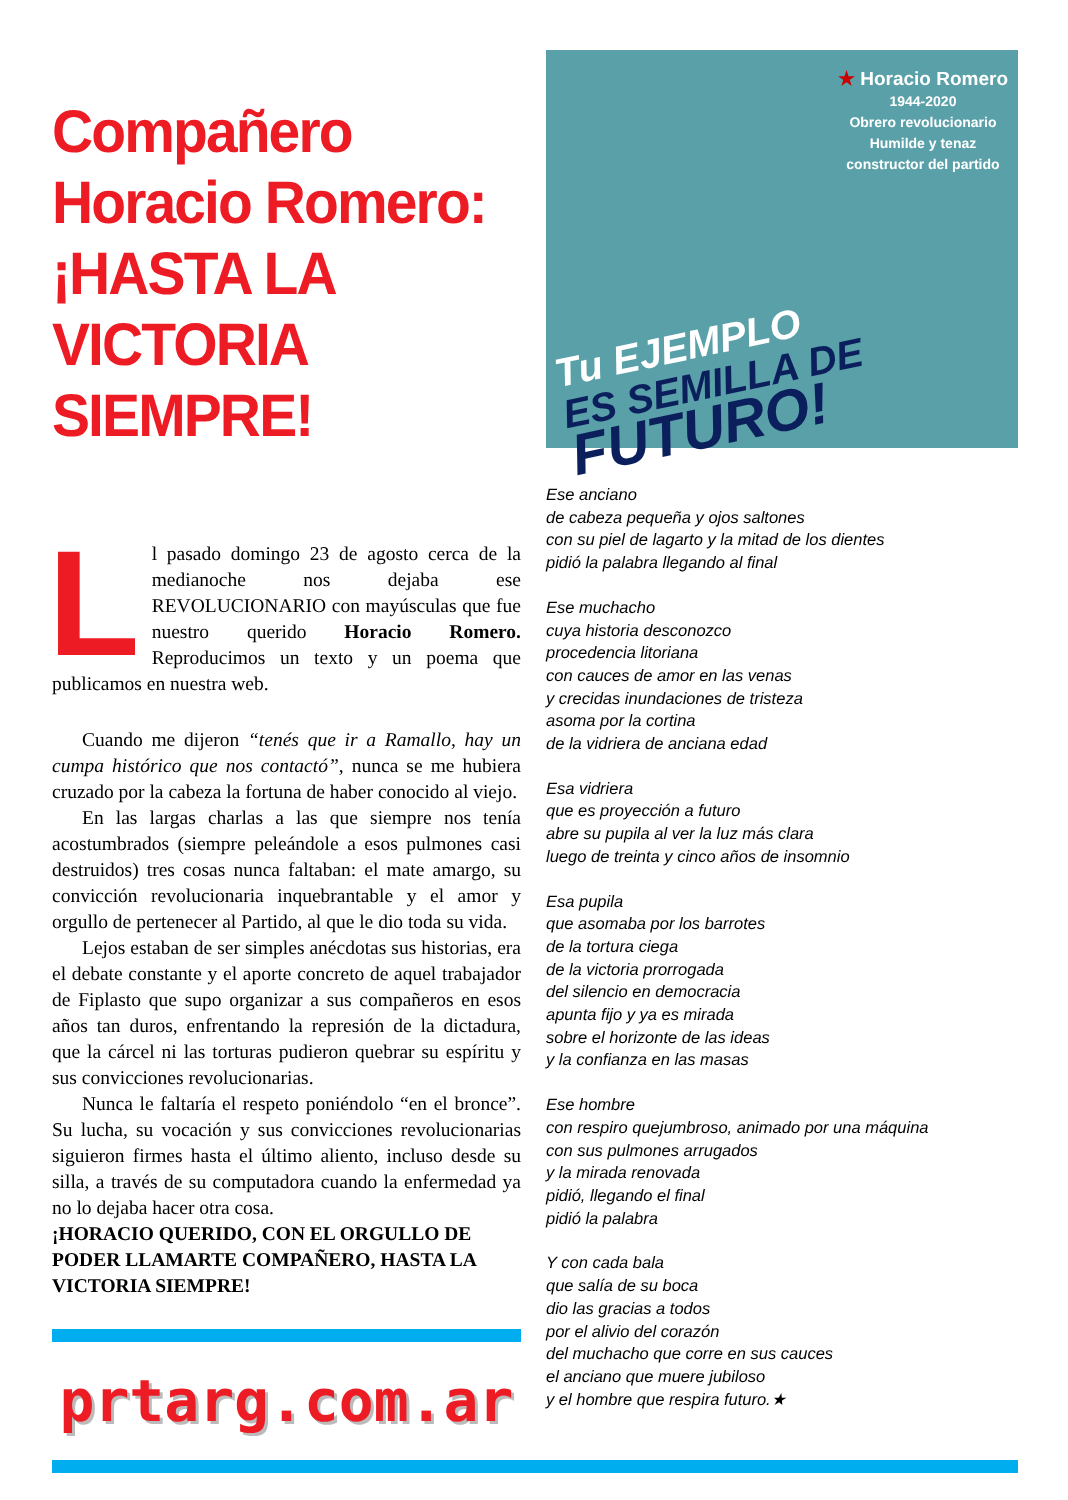Compañero Horacio Romero: ¡HASTA LA VICTORIA SIEMPRE!
Ll pasado domingo 23 de agosto cerca de la medianoche nos dejaba ese REVOLUCIONARIO con mayúsculas que fue nuestro querido Horacio Romero. Reproducimos un texto y un poema que publicamos en nuestra web.
Cuando me dijeron “tenés que ir a Ramallo, hay un cumpa histórico que nos contactó”, nunca se me hubiera cruzado por la cabeza la fortuna de haber conocido al viejo.
En las largas charlas a las que siempre nos tenía acostumbrados (siempre peleándole a esos pulmones casi destruidos) tres cosas nunca faltaban: el mate amargo, su convicción revolucionaria inquebrantable y el amor y orgullo de pertenecer al Partido, al que le dio toda su vida.
Lejos estaban de ser simples anécdotas sus historias, era el debate constante y el aporte concreto de aquel trabajador de Fiplasto que supo organizar a sus compañeros en esos años tan duros, enfrentando la represión de la dictadura, que la cárcel ni las torturas pudieron quebrar su espíritu y sus convicciones revolucionarias.
Nunca le faltaría el respeto poniéndolo “en el bronce”. Su lucha, su vocación y sus convicciones revolucionarias siguieron firmes hasta el último aliento, incluso desde su silla, a través de su computadora cuando la enfermedad ya no lo dejaba hacer otra cosa.
¡HORACIO QUERIDO, CON EL ORGULLO DE PODER LLAMARTE COMPAÑERO, HASTA LA VICTORIA SIEMPRE!
prtarg.com.ar
★ Horacio Romero
1944-2020
Obrero revolucionario
Humilde y tenaz
constructor del partido
Tu EJEMPLO
ES SEMILLA DE
FUTURO!
Ese anciano
de cabeza pequeña y ojos saltones
con su piel de lagarto y la mitad de los dientes
pidió la palabra llegando al final
Ese muchacho
cuya historia desconozco
procedencia litoriana
con cauces de amor en las venas
y crecidas inundaciones de tristeza
asoma por la cortina
de la vidriera de anciana edad
Esa vidriera
que es proyección a futuro
abre su pupila al ver la luz más clara
luego de treinta y cinco años de insomnio
Esa pupila
que asomaba por los barrotes
de la tortura ciega
de la victoria prorrogada
del silencio en democracia
apunta fijo y ya es mirada
sobre el horizonte de las ideas
y la confianza en las masas
Ese hombre
con respiro quejumbroso, animado por una máquina
con sus pulmones arrugados
y la mirada renovada
pidió, llegando el final
pidió la palabra
Y con cada bala
que salía de su boca
dio las gracias a todos
por el alivio del corazón
del muchacho que corre en sus cauces
el anciano que muere jubiloso
y el hombre que respira futuro.★